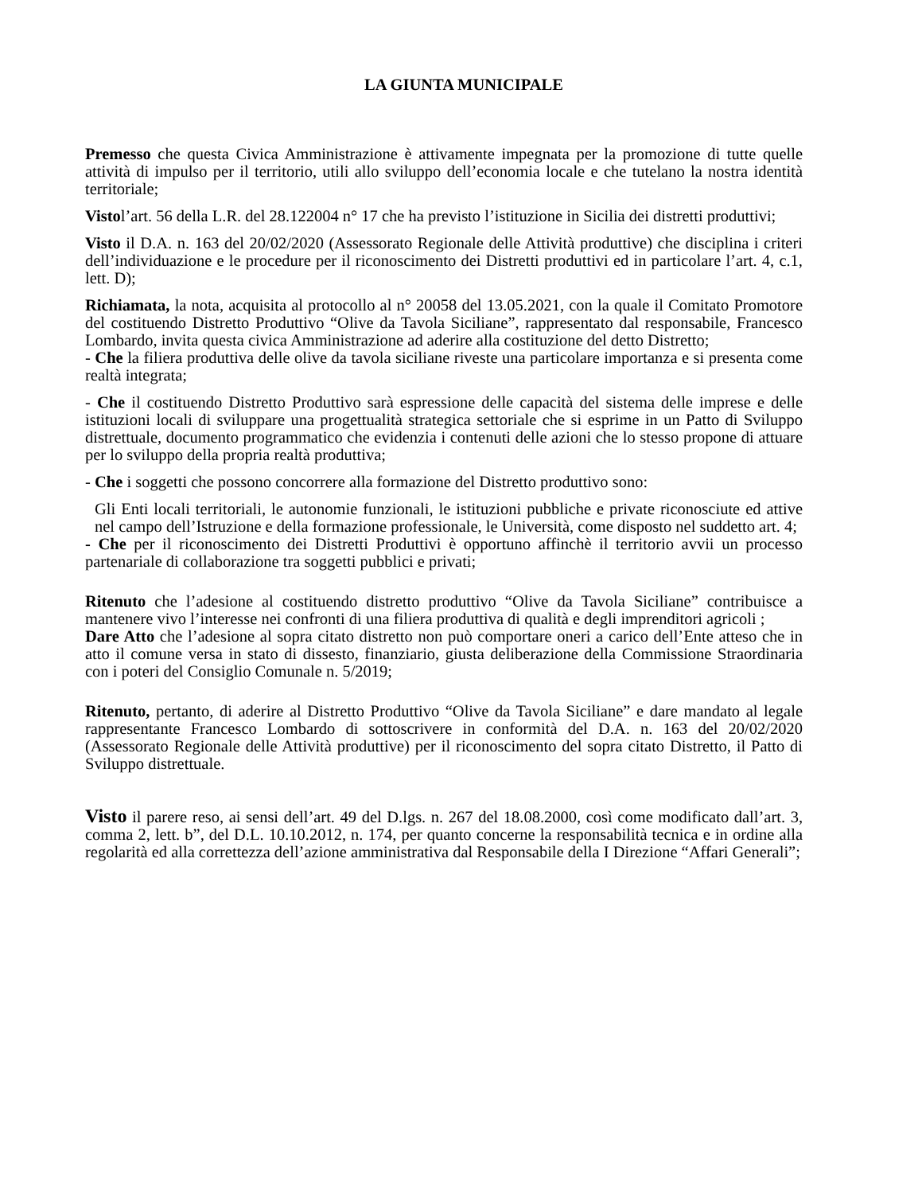LA GIUNTA MUNICIPALE
Premesso che questa Civica Amministrazione è attivamente impegnata per la promozione di tutte quelle attività di impulso per il territorio, utili allo sviluppo dell’economia locale e che tutelano la nostra identità territoriale;
Vistol’art. 56 della L.R. del 28.122004 n° 17 che ha previsto l’istituzione in Sicilia dei distretti produttivi;
Visto il D.A. n. 163 del 20/02/2020 (Assessorato Regionale delle Attività produttive) che disciplina i criteri dell’individuazione e le procedure per il riconoscimento dei Distretti produttivi ed in particolare l’art. 4, c.1, lett. D);
Richiamata, la nota, acquisita al protocollo al n° 20058 del 13.05.2021, con la quale il Comitato Promotore del costituendo Distretto Produttivo “Olive da Tavola Siciliane”, rappresentato dal responsabile, Francesco Lombardo, invita questa civica Amministrazione ad aderire alla costituzione del detto Distretto;
- Che la filiera produttiva delle olive da tavola siciliane riveste una particolare importanza e si presenta come realtà integrata;
- Che il costituendo Distretto Produttivo sarà espressione delle capacità del sistema delle imprese e delle istituzioni locali di sviluppare una progettualità strategica settoriale che si esprime in un Patto di Sviluppo distrettuale, documento programmatico che evidenzia i contenuti delle azioni che lo stesso propone di attuare per lo sviluppo della propria realtà produttiva;
- Che i soggetti che possono concorrere alla formazione del Distretto produttivo sono:
Gli Enti locali territoriali, le autonomie funzionali, le istituzioni pubbliche e private riconosciute ed attive nel campo dell’Istruzione e della formazione professionale, le Università, come disposto nel suddetto art. 4;
- Che per il riconoscimento dei Distretti Produttivi è opportuno affinchè il territorio avvii un processo partenariale di collaborazione tra soggetti pubblici e privati;
Ritenuto che l’adesione al costituendo distretto produttivo “Olive da Tavola Siciliane” contribuisce a mantenere vivo l’interesse nei confronti di una filiera produttiva di qualità e degli imprenditori agricoli ;
Dare Atto che l’adesione al sopra citato distretto non può comportare oneri a carico dell’Ente atteso che in atto il comune versa in stato di dissesto, finanziario, giusta deliberazione della Commissione Straordinaria con i poteri del Consiglio Comunale n. 5/2019;
Ritenuto, pertanto, di aderire al Distretto Produttivo “Olive da Tavola Siciliane” e dare mandato al legale rappresentante Francesco Lombardo di sottoscrivere in conformità del D.A. n. 163 del 20/02/2020 (Assessorato Regionale delle Attività produttive) per il riconoscimento del sopra citato Distretto, il Patto di Sviluppo distrettuale.
Visto il parere reso, ai sensi dell’art. 49 del D.lgs. n. 267 del 18.08.2000, così come modificato dall’art. 3, comma 2, lett. b”, del D.L. 10.10.2012, n. 174, per quanto concerne la responsabilità tecnica e in ordine alla regolarità ed alla correttezza dell’azione amministrativa dal Responsabile della I Direzione “Affari Generali”;